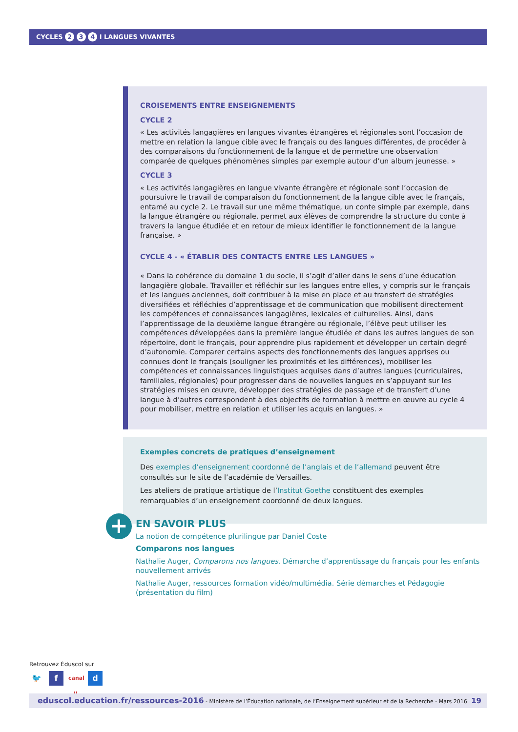CYCLES 2 3 4 I LANGUES VIVANTES
CROISEMENTS ENTRE ENSEIGNEMENTS
CYCLE 2
« Les activités langagières en langues vivantes étrangères et régionales sont l’occasion de mettre en relation la langue cible avec le français ou des langues différentes, de procéder à des comparaisons du fonctionnement de la langue et de permettre une observation comparée de quelques phénomènes simples par exemple autour d’un album jeunesse. »
CYCLE 3
« Les activités langagières en langue vivante étrangère et régionale sont l’occasion de poursuivre le travail de comparaison du fonctionnement de la langue cible avec le français, entamé au cycle 2. Le travail sur une même thématique, un conte simple par exemple, dans la langue étrangère ou régionale, permet aux élèves de comprendre la structure du conte à travers la langue étudiée et en retour de mieux identifier le fonctionnement de la langue française. »
CYCLE 4 - « ÉTABLIR DES CONTACTS ENTRE LES LANGUES »
« Dans la cohérence du domaine 1 du socle, il s’agit d’aller dans le sens d’une éducation langagière globale. Travailler et réfléchir sur les langues entre elles, y compris sur le français et les langues anciennes, doit contribuer à la mise en place et au transfert de stratégies diversifiées et réfléchies d’apprentissage et de communication que mobilisent directement les compétences et connaissances langagières, lexicales et culturelles. Ainsi, dans l’apprentissage de la deuxième langue étrangère ou régionale, l’élève peut utiliser les compétences développées dans la première langue étudiée et dans les autres langues de son répertoire, dont le français, pour apprendre plus rapidement et développer un certain degré d’autonomie. Comparer certains aspects des fonctionnements des langues apprises ou connues dont le français (souligner les proximités et les différences), mobiliser les compétences et connaissances linguistiques acquises dans d’autres langues (curriculaires, familiales, régionales) pour progresser dans de nouvelles langues en s’appuyant sur les stratégies mises en œuvre, développer des stratégies de passage et de transfert d’une langue à d’autres correspondent à des objectifs de formation à mettre en œuvre au cycle 4 pour mobiliser, mettre en relation et utiliser les acquis en langues. »
Exemples concrets de pratiques d’enseignement
Des exemples d’enseignement coordonné de l’anglais et de l’allemand peuvent être consultés sur le site de l’académie de Versailles.
Les ateliers de pratique artistique de l’Institut Goethe constituent des exemples remarquables d’un enseignement coordonné de deux langues.
+
EN SAVOIR PLUS
La notion de compétence plurilingue par Daniel Coste
Comparons nos langues
Nathalie Auger, Comparons nos langues. Démarche d’apprentissage du français pour les enfants nouvellement arrivés
Nathalie Auger, ressources formation vidéo/multimédia. Série démarches et Pédagogie (présentation du film)
Retrouvez Éduscol sur
🐦 f canal u d
eduscol.education.fr/ressources-2016 - Ministère de l’Éducation nationale, de l’Enseignement supérieur et de la Recherche - Mars 2016 19